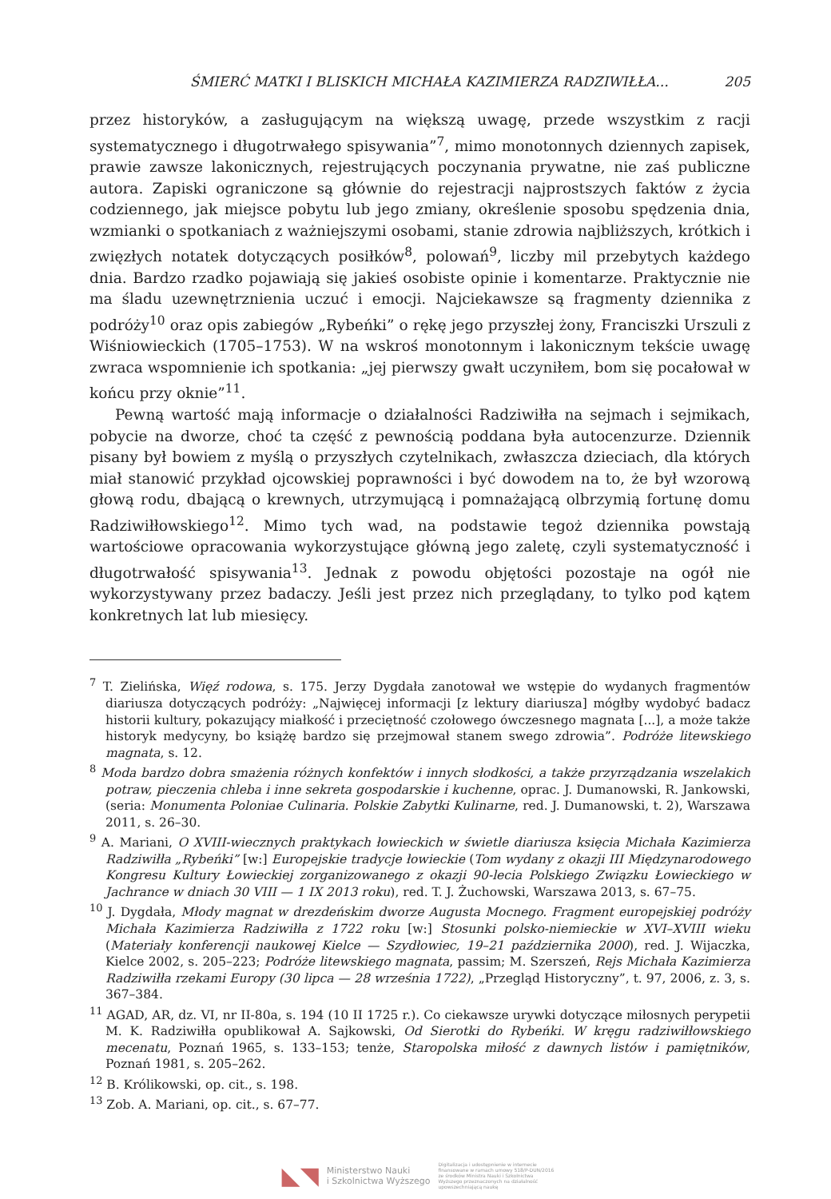ŚMIERĆ MATKI I BLISKICH MICHAŁA KAZIMIERZA RADZIWIŁŁA... 205
przez historyków, a zasługującym na większą uwagę, przede wszystkim z racji systematycznego i długotrwałego spisywania”<sup>7</sup>, mimo monotonnych dziennych zapisek, prawie zawsze lakonicznych, rejestrujących poczynania prywatne, nie zaś publiczne autora. Zapiski ograniczone są głównie do rejestracji najprostszych faktów z życia codziennego, jak miejsce pobytu lub jego zmiany, określenie sposobu spędzenia dnia, wzmianki o spotkaniach z ważniejszymi osobami, stanie zdrowia najbliższych, krótkich i zwięzłych notatek dotyczących posiłków<sup>8</sup>, polowań<sup>9</sup>, liczby mil przebytych każdego dnia. Bardzo rzadko pojawiają się jakieś osobiste opinie i komentarze. Praktycznie nie ma śladu uzewnętrznienia uczuć i emocji. Najciekawsze są fragmenty dziennika z podróży<sup>10</sup> oraz opis zabiegów „Rybeńki” o rękę jego przyszłej żony, Franciszki Urszuli z Wiśniowieckich (1705–1753). W na wskroś monotonnym i lakonicznym tekście uwagę zwraca wspomnienie ich spotkania: „jej pierwszy gwałt uczyniłem, bom się pocałował w końcu przy oknie”<sup>11</sup>.
Pewną wartość mają informacje o działalności Radziwiłła na sejmach i sejmikach, pobycie na dworze, choć ta część z pewnością poddana była autocenzurze. Dziennik pisany był bowiem z myślą o przyszłych czytelnikach, zwłaszcza dzieciach, dla których miał stanowić przykład ojcowskiej poprawności i być dowodem na to, że był wzorową głową rodu, dbającą o krewnych, utrzymującą i pomnażającą olbrzymią fortunę domu Radziwiłłowskiego<sup>12</sup>. Mimo tych wad, na podstawie tegoż dziennika powstają wartościowe opracowania wykorzystujące główną jego zaletę, czyli systematyczność i długotrwałość spisywania<sup>13</sup>. Jednak z powodu objętości pozostaje na ogół nie wykorzystywany przez badaczy. Jeśli jest przez nich przeglądany, to tylko pod kątem konkretnych lat lub miesięcy.
<sup>7</sup> T. Zielińska, Więź rodowa, s. 175. Jerzy Dygdała zanotował we wstępie do wydanych fragmentów diariusza dotyczących podróży: „Najwięcej informacji [z lektury diariusza] mógłby wydobyć badacz historii kultury, pokazujący miałkość i przeciętność czołowego ówczesnego magnata [...], a może także historyk medycyny, bo książę bardzo się przejmował stanem swego zdrowia”. Podróże litewskiego magnata, s. 12.
<sup>8</sup> Moda bardzo dobra smażenia różnych konfektów i innych słodkości, a także przyrządzania wszelakich potraw, pieczenia chleba i inne sekreta gospodarskie i kuchenne, oprac. J. Dumanowski, R. Jankowski, (seria: Monumenta Poloniae Culinaria. Polskie Zabytki Kulinarne, red. J. Dumanowski, t. 2), Warszawa 2011, s. 26–30.
<sup>9</sup> A. Mariani, O XVIII-wiecznych praktykach łowieckich w świetle diariusza księcia Michała Kazimierza Radziwiłła „Rybeńki” [w:] Europejskie tradycje łowieckie (Tom wydany z okazji III Międzynarodowego Kongresu Kultury Łowieckiej zorganizowanego z okazji 90-lecia Polskiego Związku Łowieckiego w Jachrance w dniach 30 VIII — 1 IX 2013 roku), red. T. J. Żuchowski, Warszawa 2013, s. 67–75.
<sup>10</sup> J. Dygdała, Młody magnat w drezdeńskim dworze Augusta Mocnego. Fragment europejskiej podróży Michała Kazimierza Radziwiłła z 1722 roku [w:] Stosunki polsko-niemieckie w XVI–XVIII wieku (Materiały konferencji naukowej Kielce — Szydłowiec, 19–21 października 2000), red. J. Wijaczka, Kielce 2002, s. 205–223; Podróże litewskiego magnata, passim; M. Szerszeń, Rejs Michała Kazimierza Radziwiłła rzekami Europy (30 lipca — 28 września 1722), „Przegląd Historyczny”, t. 97, 2006, z. 3, s. 367–384.
<sup>11</sup> AGAD, AR, dz. VI, nr II-80a, s. 194 (10 II 1725 r.). Co ciekawsze urywki dotyczące miłosnych perypetii M. K. Radziwiłła opublikował A. Sajkowski, Od Sierotki do Rybeńki. W kręgu radziwiłłowskiego mecenatu, Poznań 1965, s. 133–153; tenże, Staropolska miłość z dawnych listów i pamiętników, Poznań 1981, s. 205–262.
<sup>12</sup> B. Królikowski, op. cit., s. 198.
<sup>13</sup> Zob. A. Mariani, op. cit., s. 67–77.
◣◥ Ministerstwo Nauki
i Szkolnictwa Wyższego Digitalizacja i udostępnienie w internecie finansowane w ramach umowy 518/P-DUN/2016 ze środków Ministra Nauki i Szkolnictwa Wyższego przeznaczonych na działalność upowszechniającą naukę